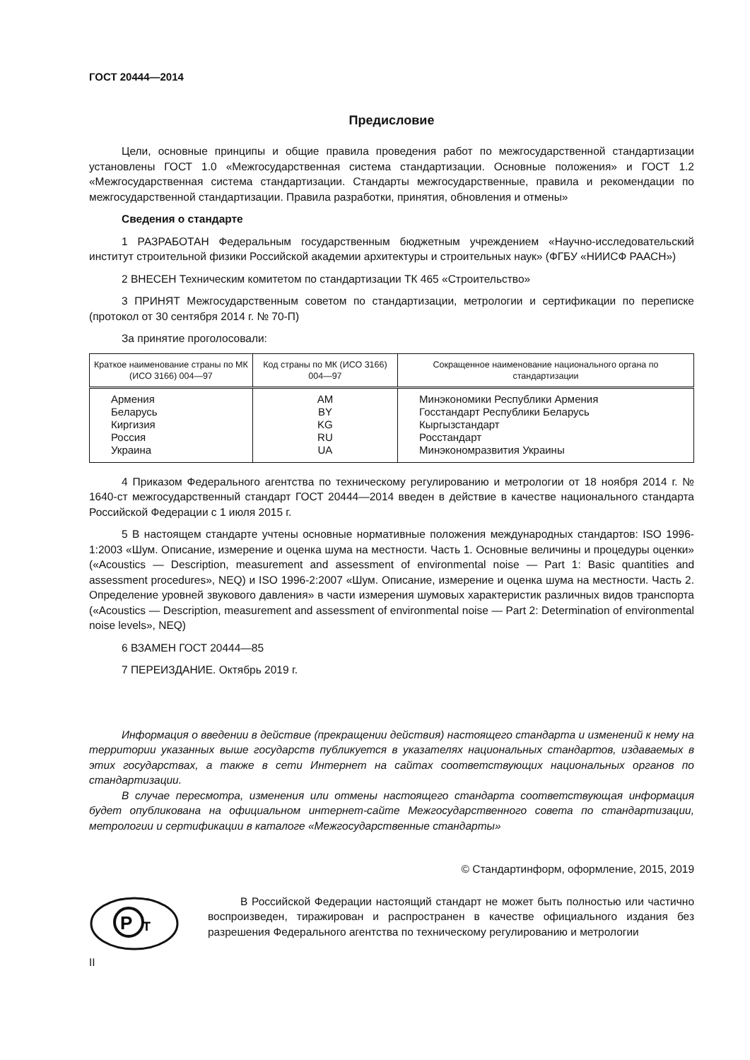ГОСТ 20444—2014
Предисловие
Цели, основные принципы и общие правила проведения работ по межгосударственной стандартизации установлены ГОСТ 1.0 «Межгосударственная система стандартизации. Основные положения» и ГОСТ 1.2 «Межгосударственная система стандартизации. Стандарты межгосударственные, правила и рекомендации по межгосударственной стандартизации. Правила разработки, принятия, обновления и отмены»
Сведения о стандарте
1 РАЗРАБОТАН Федеральным государственным бюджетным учреждением «Научно-исследовательский институт строительной физики Российской академии архитектуры и строительных наук» (ФГБУ «НИИСФ РААСН»)
2 ВНЕСЕН Техническим комитетом по стандартизации ТК 465 «Строительство»
3 ПРИНЯТ Межгосударственным советом по стандартизации, метрологии и сертификации по переписке (протокол от 30 сентября 2014 г. № 70-П)
За принятие проголосовали:
| Краткое наименование страны по МК (ИСО 3166) 004—97 | Код страны по МК (ИСО 3166) 004—97 | Сокращенное наименование национального органа по стандартизации |
| --- | --- | --- |
| Армения Беларусь Киргизия Россия Украина | AM BY KG RU UA | Минэкономики Республики Армения Госстандарт Республики Беларусь Кыргызстандарт Росстандарт Минэкономразвития Украины |
4 Приказом Федерального агентства по техническому регулированию и метрологии от 18 ноября 2014 г. № 1640-ст межгосударственный стандарт ГОСТ 20444—2014 введен в действие в качестве национального стандарта Российской Федерации с 1 июля 2015 г.
5 В настоящем стандарте учтены основные нормативные положения международных стандартов: ISO 1996-1:2003 «Шум. Описание, измерение и оценка шума на местности. Часть 1. Основные величины и процедуры оценки» («Acoustics — Description, measurement and assessment of environmental noise — Part 1: Basic quantities and assessment procedures», NEQ) и ISO 1996-2:2007 «Шум. Описание, измерение и оценка шума на местности. Часть 2. Определение уровней звукового давления» в части измерения шумовых характеристик различных видов транспорта («Acoustics — Description, measurement and assessment of environmental noise — Part 2: Determination of environmental noise levels», NEQ)
6 ВЗАМЕН ГОСТ 20444—85
7 ПЕРЕИЗДАНИЕ. Октябрь 2019 г.
Информация о введении в действие (прекращении действия) настоящего стандарта и изменений к нему на территории указанных выше государств публикуется в указателях национальных стандартов, издаваемых в этих государствах, а также в сети Интернет на сайтах соответствующих национальных органов по стандартизации.
В случае пересмотра, изменения или отмены настоящего стандарта соответствующая информация будет опубликована на официальном интернет-сайте Межгосударственного совета по стандартизации, метрологии и сертификации в каталоге «Межгосударственные стандарты»
© Стандартинформ, оформление, 2015, 2019
P
T
В Российской Федерации настоящий стандарт не может быть полностью или частично воспроизведен, тиражирован и распространен в качестве официального издания без разрешения Федерального агентства по техническому регулированию и метрологии
II